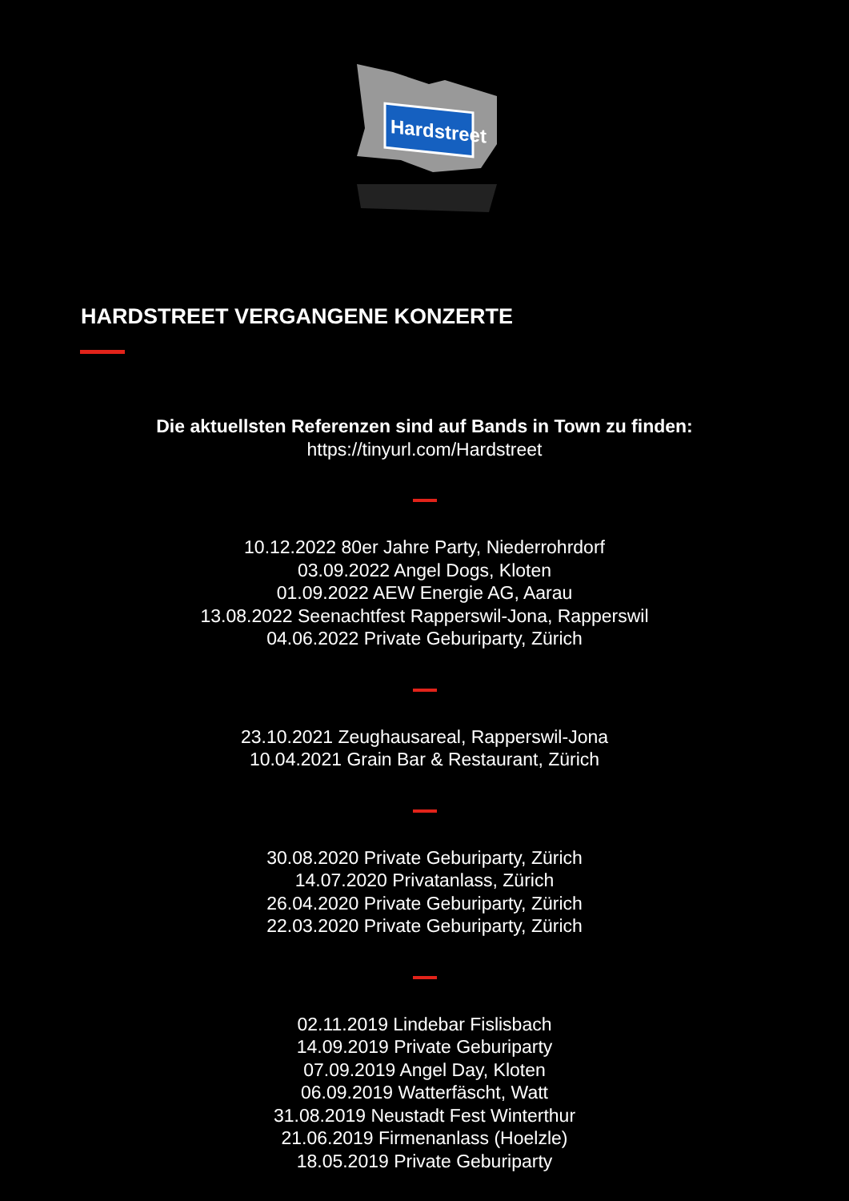Hardstreet
HARDSTREET VERGANGENE KONZERTE
Die aktuellsten Referenzen sind auf Bands in Town zu finden:
https://tinyurl.com/Hardstreet
10.12.2022 80er Jahre Party, Niederrohrdorf
03.09.2022 Angel Dogs, Kloten
01.09.2022 AEW Energie AG, Aarau
13.08.2022 Seenachtfest Rapperswil-Jona, Rapperswil
04.06.2022 Private Geburiparty, Zürich
23.10.2021 Zeughausareal, Rapperswil-Jona
10.04.2021 Grain Bar & Restaurant, Zürich
30.08.2020 Private Geburiparty, Zürich
14.07.2020 Privatanlass, Zürich
26.04.2020 Private Geburiparty, Zürich
22.03.2020 Private Geburiparty, Zürich
02.11.2019 Lindebar Fislisbach
14.09.2019 Private Geburiparty
07.09.2019 Angel Day, Kloten
06.09.2019 Watterfäscht, Watt
31.08.2019 Neustadt Fest Winterthur
21.06.2019 Firmenanlass (Hoelzle)
18.05.2019 Private Geburiparty